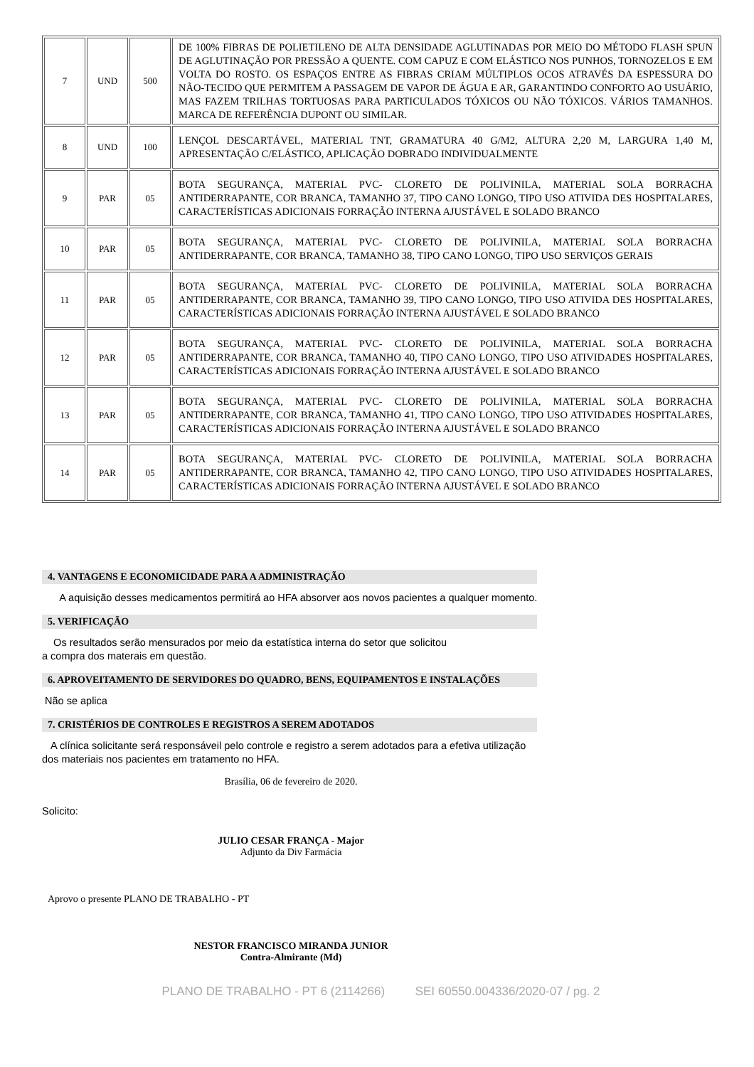| 7 | UND | 500 | DE 100% FIBRAS DE POLIETILENO DE ALTA DENSIDADE AGLUTINADAS POR MEIO DO MÉTODO FLASH SPUN DE AGLUTINAÇÃO POR PRESSÃO A QUENTE. COM CAPUZ E COM ELÁSTICO NOS PUNHOS, TORNOZELOS E EM VOLTA DO ROSTO. OS ESPAÇOS ENTRE AS FIBRAS CRIAM MÚLTIPLOS OCOS ATRAVÉS DA ESPESSURA DO NÃO-TECIDO QUE PERMITEM A PASSAGEM DE VAPOR DE ÁGUA E AR, GARANTINDO CONFORTO AO USUÁRIO, MAS FAZEM TRILHAS TORTUOSAS PARA PARTICULADOS TÓXICOS OU NÃO TÓXICOS. VÁRIOS TAMANHOS. MARCA DE REFERÊNCIA DUPONT OU SIMILAR. |
| 8 | UND | 100 | LENÇOL DESCARTÁVEL, MATERIAL TNT, GRAMATURA 40 G/M2, ALTURA 2,20 M, LARGURA 1,40 M, APRESENTAÇÃO C/ELÁSTICO, APLICAÇÃO DOBRADO INDIVIDUALMENTE |
| 9 | PAR | 05 | BOTA SEGURANÇA, MATERIAL PVC- CLORETO DE POLIVINILA, MATERIAL SOLA BORRACHA ANTIDERRAPANTE, COR BRANCA, TAMANHO 37, TIPO CANO LONGO, TIPO USO ATIVIDA DES HOSPITALARES, CARACTERÍSTICAS ADICIONAIS FORRAÇÃO INTERNA AJUSTÁVEL E SOLADO BRANCO |
| 10 | PAR | 05 | BOTA SEGURANÇA, MATERIAL PVC- CLORETO DE POLIVINILA, MATERIAL SOLA BORRACHA ANTIDERRAPANTE, COR BRANCA, TAMANHO 38, TIPO CANO LONGO, TIPO USO SERVIÇOS GERAIS |
| 11 | PAR | 05 | BOTA SEGURANÇA, MATERIAL PVC- CLORETO DE POLIVINILA, MATERIAL SOLA BORRACHA ANTIDERRAPANTE, COR BRANCA, TAMANHO 39, TIPO CANO LONGO, TIPO USO ATIVIDA DES HOSPITALARES, CARACTERÍSTICAS ADICIONAIS FORRAÇÃO INTERNA AJUSTÁVEL E SOLADO BRANCO |
| 12 | PAR | 05 | BOTA SEGURANÇA, MATERIAL PVC- CLORETO DE POLIVINILA, MATERIAL SOLA BORRACHA ANTIDERRAPANTE, COR BRANCA, TAMANHO 40, TIPO CANO LONGO, TIPO USO ATIVIDADES HOSPITALARES, CARACTERÍSTICAS ADICIONAIS FORRAÇÃO INTERNA AJUSTÁVEL E SOLADO BRANCO |
| 13 | PAR | 05 | BOTA SEGURANÇA, MATERIAL PVC- CLORETO DE POLIVINILA, MATERIAL SOLA BORRACHA ANTIDERRAPANTE, COR BRANCA, TAMANHO 41, TIPO CANO LONGO, TIPO USO ATIVIDADES HOSPITALARES, CARACTERÍSTICAS ADICIONAIS FORRAÇÃO INTERNA AJUSTÁVEL E SOLADO BRANCO |
| 14 | PAR | 05 | BOTA SEGURANÇA, MATERIAL PVC- CLORETO DE POLIVINILA, MATERIAL SOLA BORRACHA ANTIDERRAPANTE, COR BRANCA, TAMANHO 42, TIPO CANO LONGO, TIPO USO ATIVIDADES HOSPITALARES, CARACTERÍSTICAS ADICIONAIS FORRAÇÃO INTERNA AJUSTÁVEL E SOLADO BRANCO |
4. VANTAGENS E ECONOMICIDADE PARA A ADMINISTRAÇÃO
A aquisição desses medicamentos permitirá ao HFA absorver aos novos pacientes a qualquer momento.
5. VERIFICAÇÃO
Os resultados serão mensurados por meio da estatística interna do setor que solicitou
a compra dos materais em questão.
6. APROVEITAMENTO DE SERVIDORES DO QUADRO, BENS, EQUIPAMENTOS E INSTALAÇÕES
Não se aplica
7. CRISTÉRIOS DE CONTROLES E REGISTROS A SEREM ADOTADOS
A clínica solicitante será responsáveil pelo controle e registro a serem adotados para a efetiva utilização dos materiais nos pacientes em tratamento no HFA.
Brasília, 06 de fevereiro de 2020.
Solicito:
JULIO CESAR FRANÇA - Major
Adjunto da Div Farmácia
Aprovo o presente PLANO DE TRABALHO - PT
NESTOR FRANCISCO MIRANDA JUNIOR
Contra-Almirante (Md)
PLANO DE TRABALHO - PT 6 (2114266) SEI 60550.004336/2020-07 / pg. 2